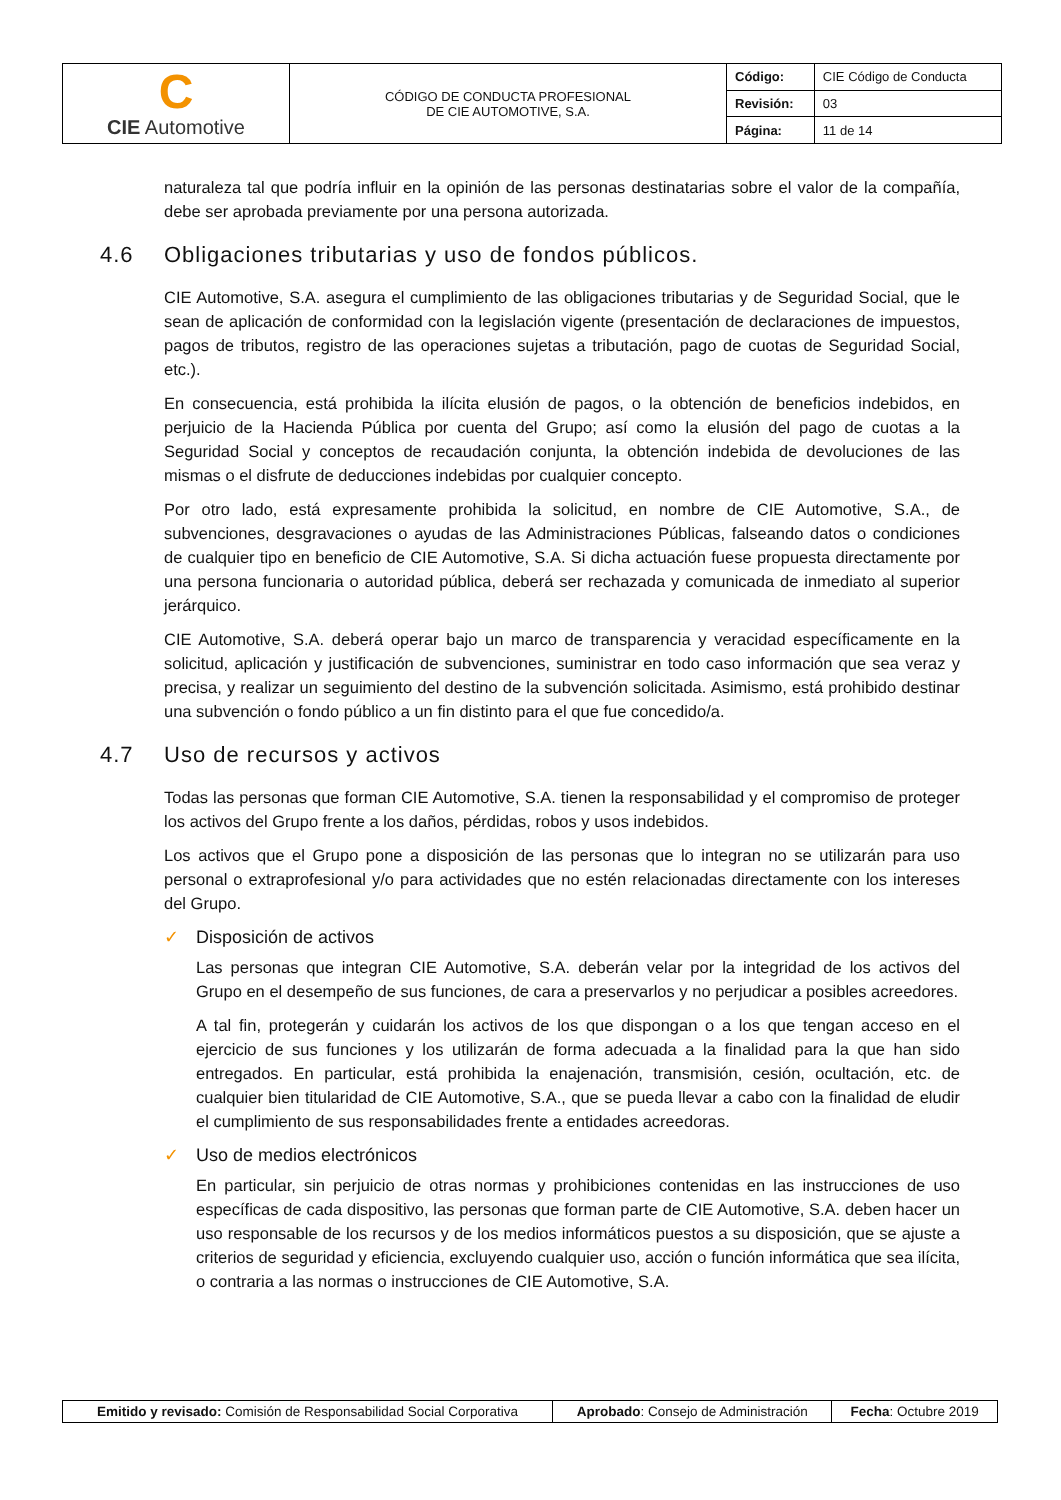| C CIE Automotive | CÓDIGO DE CONDUCTA PROFESIONAL DE CIE AUTOMOTIVE, S.A. | Código: | CIE Código de Conducta |
| | | Revisión: | 03 |
| | | Página: | 11 de 14 |
naturaleza tal que podría influir en la opinión de las personas destinatarias sobre el valor de la compañía, debe ser aprobada previamente por una persona autorizada.
4.6 Obligaciones tributarias y uso de fondos públicos.
CIE Automotive, S.A. asegura el cumplimiento de las obligaciones tributarias y de Seguridad Social, que le sean de aplicación de conformidad con la legislación vigente (presentación de declaraciones de impuestos, pagos de tributos, registro de las operaciones sujetas a tributación, pago de cuotas de Seguridad Social, etc.).
En consecuencia, está prohibida la ilícita elusión de pagos, o la obtención de beneficios indebidos, en perjuicio de la Hacienda Pública por cuenta del Grupo; así como la elusión del pago de cuotas a la Seguridad Social y conceptos de recaudación conjunta, la obtención indebida de devoluciones de las mismas o el disfrute de deducciones indebidas por cualquier concepto.
Por otro lado, está expresamente prohibida la solicitud, en nombre de CIE Automotive, S.A., de subvenciones, desgravaciones o ayudas de las Administraciones Públicas, falseando datos o condiciones de cualquier tipo en beneficio de CIE Automotive, S.A. Si dicha actuación fuese propuesta directamente por una persona funcionaria o autoridad pública, deberá ser rechazada y comunicada de inmediato al superior jerárquico.
CIE Automotive, S.A. deberá operar bajo un marco de transparencia y veracidad específicamente en la solicitud, aplicación y justificación de subvenciones, suministrar en todo caso información que sea veraz y precisa, y realizar un seguimiento del destino de la subvención solicitada. Asimismo, está prohibido destinar una subvención o fondo público a un fin distinto para el que fue concedido/a.
4.7 Uso de recursos y activos
Todas las personas que forman CIE Automotive, S.A. tienen la responsabilidad y el compromiso de proteger los activos del Grupo frente a los daños, pérdidas, robos y usos indebidos.
Los activos que el Grupo pone a disposición de las personas que lo integran no se utilizarán para uso personal o extraprofesional y/o para actividades que no estén relacionadas directamente con los intereses del Grupo.
✓ Disposición de activos
Las personas que integran CIE Automotive, S.A. deberán velar por la integridad de los activos del Grupo en el desempeño de sus funciones, de cara a preservarlos y no perjudicar a posibles acreedores.
A tal fin, protegerán y cuidarán los activos de los que dispongan o a los que tengan acceso en el ejercicio de sus funciones y los utilizarán de forma adecuada a la finalidad para la que han sido entregados. En particular, está prohibida la enajenación, transmisión, cesión, ocultación, etc. de cualquier bien titularidad de CIE Automotive, S.A., que se pueda llevar a cabo con la finalidad de eludir el cumplimiento de sus responsabilidades frente a entidades acreedoras.
✓ Uso de medios electrónicos
En particular, sin perjuicio de otras normas y prohibiciones contenidas en las instrucciones de uso específicas de cada dispositivo, las personas que forman parte de CIE Automotive, S.A. deben hacer un uso responsable de los recursos y de los medios informáticos puestos a su disposición, que se ajuste a criterios de seguridad y eficiencia, excluyendo cualquier uso, acción o función informática que sea ilícita, o contraria a las normas o instrucciones de CIE Automotive, S.A.
| Emitido y revisado: Comisión de Responsabilidad Social Corporativa | Aprobado : Consejo de Administración | Fecha : Octubre 2019 |